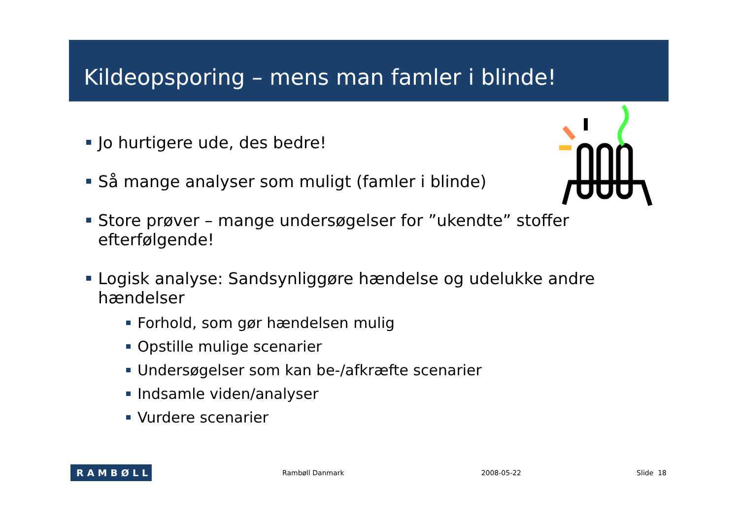Kildeopsporing – mens man famler i blinde!
Jo hurtigere ude, des bedre!
Så mange analyser som muligt (famler i blinde)
Store prøver – mange undersøgelser for ”ukendte” stoffer efterfølgende!
Logisk analyse: Sandsynliggøre hændelse og udelukke andre hændelser
Forhold, som gør hændelsen mulig
Opstille mulige scenarier
Undersøgelser som kan be-/afkræfte scenarier
Indsamle viden/analyser
Vurdere scenarier
RAMBØLL
Rambøll Danmark 2008-05-22 Slide 18